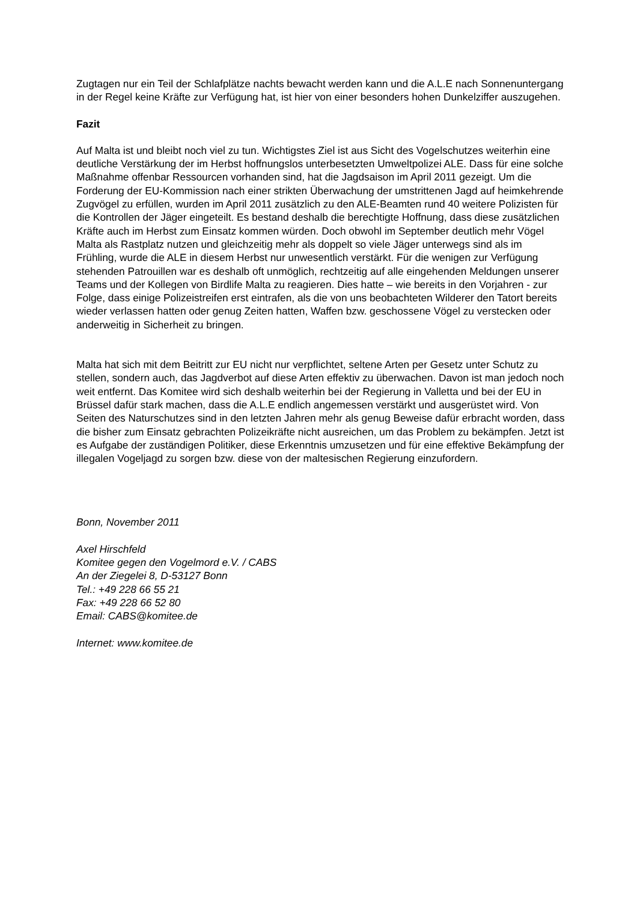Zugtagen nur ein Teil der Schlafplätze nachts bewacht werden kann und die A.L.E nach Sonnenuntergang in der Regel keine Kräfte zur Verfügung hat, ist hier von einer besonders hohen Dunkelziffer auszugehen.
Fazit
Auf Malta ist und bleibt noch viel zu tun. Wichtigstes Ziel ist aus Sicht des Vogelschutzes weiterhin eine deutliche Verstärkung der im Herbst hoffnungslos unterbesetzten Umweltpolizei ALE. Dass für eine solche Maßnahme offenbar Ressourcen vorhanden sind, hat die Jagdsaison im April 2011 gezeigt. Um die Forderung der EU-Kommission nach einer strikten Überwachung der umstrittenen Jagd auf heimkehrende Zugvögel zu erfüllen, wurden im April 2011 zusätzlich zu den ALE-Beamten rund 40 weitere Polizisten für die Kontrollen der Jäger eingeteilt. Es bestand deshalb die berechtigte Hoffnung, dass diese zusätzlichen Kräfte auch im Herbst zum Einsatz kommen würden. Doch obwohl im September deutlich mehr Vögel Malta als Rastplatz nutzen und gleichzeitig mehr als doppelt so viele Jäger unterwegs sind als im Frühling, wurde die ALE in diesem Herbst nur unwesentlich verstärkt. Für die wenigen zur Verfügung stehenden Patrouillen war es deshalb oft unmöglich, rechtzeitig auf alle eingehenden Meldungen unserer Teams und der Kollegen von Birdlife Malta zu reagieren. Dies hatte – wie bereits in den Vorjahren - zur Folge, dass einige Polizeistreifen erst eintrafen, als die von uns beobachteten Wilderer den Tatort bereits wieder verlassen hatten oder genug Zeiten hatten, Waffen bzw. geschossene Vögel zu verstecken oder anderweitig in Sicherheit zu bringen.
Malta hat sich mit dem Beitritt zur EU nicht nur verpflichtet, seltene Arten per Gesetz unter Schutz zu stellen, sondern auch, das Jagdverbot auf diese Arten effektiv zu überwachen. Davon ist man jedoch noch weit entfernt. Das Komitee wird sich deshalb weiterhin bei der Regierung in Valletta und bei der EU in Brüssel dafür stark machen, dass die A.L.E endlich angemessen verstärkt und ausgerüstet wird. Von Seiten des Naturschutzes sind in den letzten Jahren mehr als genug Beweise dafür erbracht worden, dass die bisher zum Einsatz gebrachten Polizeikräfte nicht ausreichen, um das Problem zu bekämpfen. Jetzt ist es Aufgabe der zuständigen Politiker, diese Erkenntnis umzusetzen und für eine effektive Bekämpfung der illegalen Vogeljagd zu sorgen bzw. diese von der maltesischen Regierung einzufordern.
Bonn, November 2011
Axel Hirschfeld
Komitee gegen den Vogelmord e.V. / CABS
An der Ziegelei 8, D-53127 Bonn
Tel.: +49 228 66 55 21
Fax: +49 228 66 52 80
Email: CABS@komitee.de
Internet: www.komitee.de